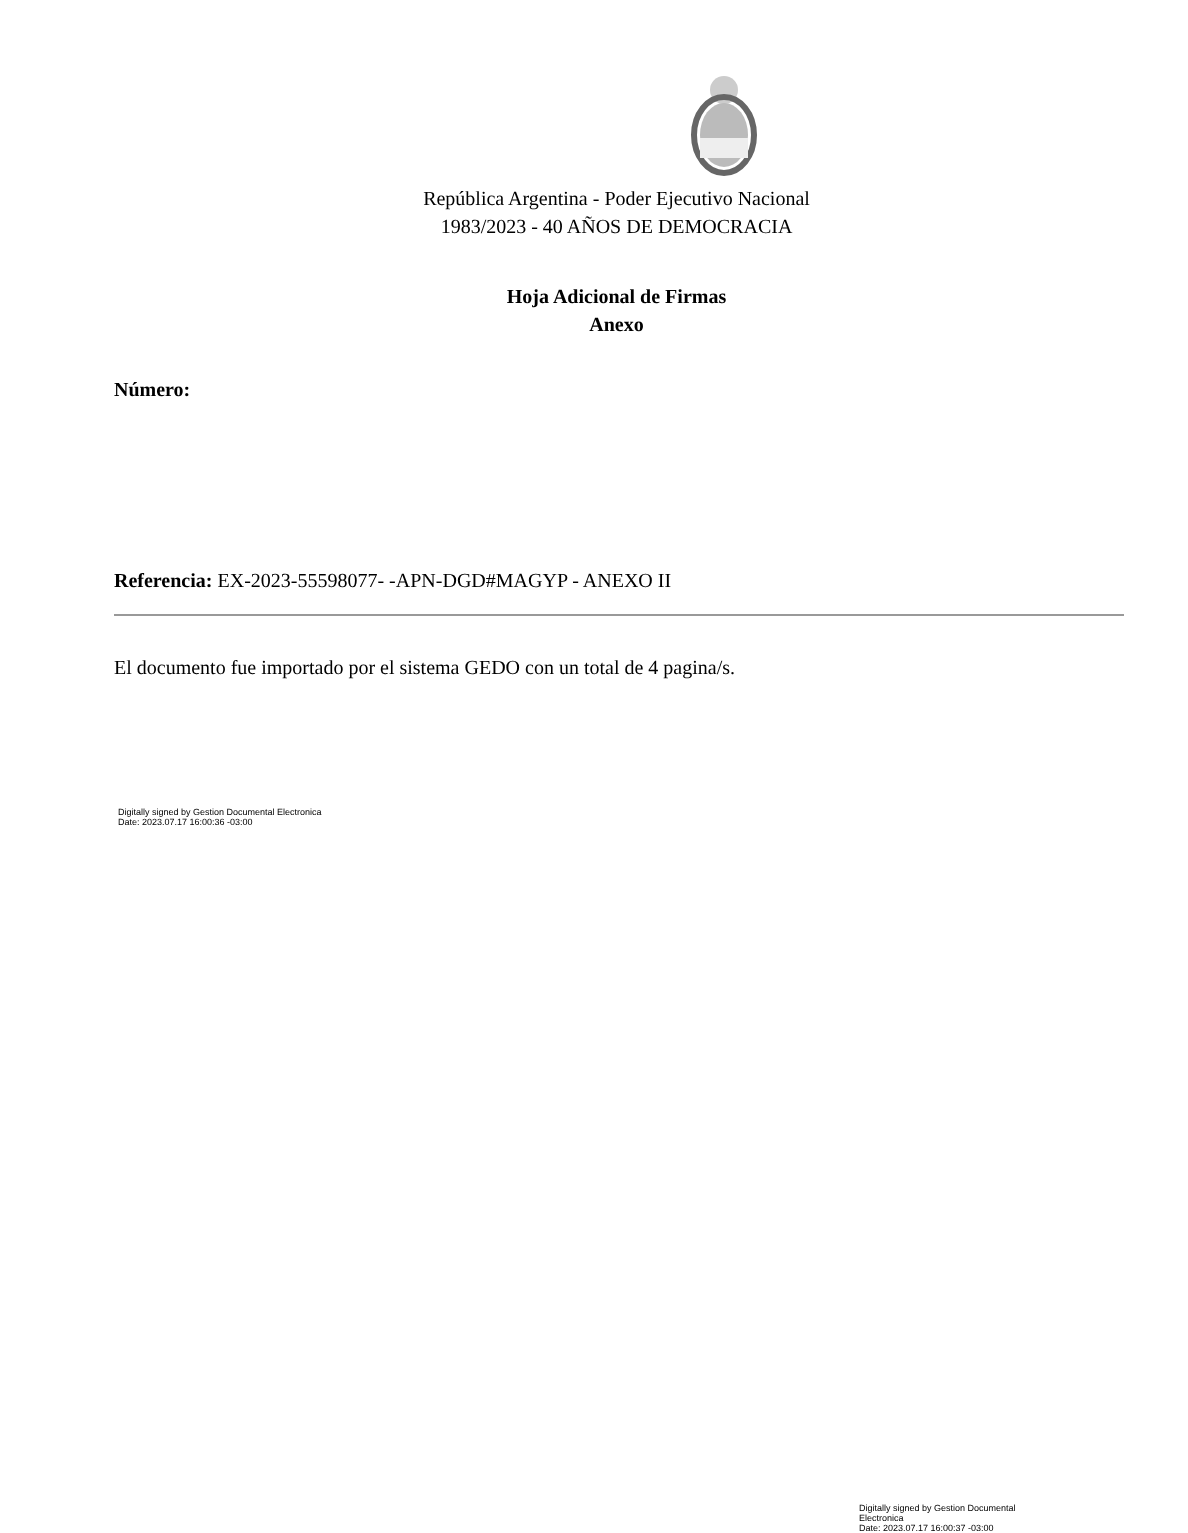República Argentina - Poder Ejecutivo Nacional
1983/2023 - 40 AÑOS DE DEMOCRACIA
Hoja Adicional de Firmas
Anexo
Número:
Referencia: EX-2023-55598077- -APN-DGD#MAGYP - ANEXO II
El documento fue importado por el sistema GEDO con un total de 4 pagina/s.
Digitally signed by Gestion Documental Electronica
Date: 2023.07.17 16:00:36 -03:00
Digitally signed by Gestion Documental Electronica
Date: 2023.07.17 16:00:37 -03:00